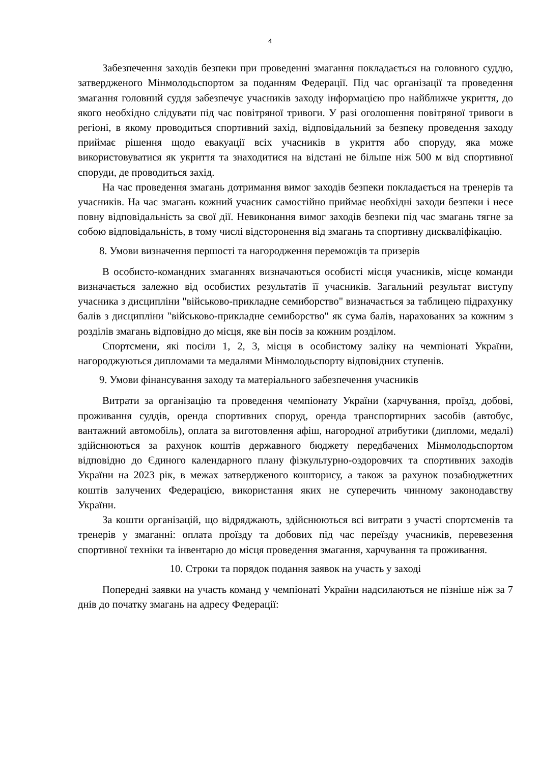4
Забезпечення заходів безпеки при проведенні змагання покладається на головного суддю, затвердженого Мінмолодьспортом за поданням Федерації. Під час організації та проведення змагання головний суддя забезпечує учасників заходу інформацією про найближче укриття, до якого необхідно слідувати під час повітряної тривоги. У разі оголошення повітряної тривоги в регіоні, в якому проводиться спортивний захід, відповідальний за безпеку проведення заходу приймає рішення щодо евакуації всіх учасників в укриття або споруду, яка може використовуватися як укриття та знаходитися на відстані не більше ніж 500 м від спортивної споруди, де проводиться захід.
На час проведення змагань дотримання вимог заходів безпеки покладається на тренерів та учасників. На час змагань кожний учасник самостійно приймає необхідні заходи безпеки і несе повну відповідальність за свої дії. Невиконання вимог заходів безпеки під час змагань тягне за собою відповідальність, в тому числі відсторонення від змагань та спортивну дискваліфікацію.
8. Умови визначення першості та нагородження переможців та призерів
В особисто-командних змаганнях визначаються особисті місця учасників, місце команди визначається залежно від особистих результатів її учасників. Загальний результат виступу учасника з дисципліни "військово-прикладне семиборство" визначається за таблицею підрахунку балів з дисципліни "військово-прикладне семиборство" як сума балів, нарахованих за кожним з розділів змагань відповідно до місця, яке він посів за кожним розділом.
Спортсмени, які посіли 1, 2, 3, місця в особистому заліку на чемпіонаті України, нагороджуються дипломами та медалями Мінмолодьспорту відповідних ступенів.
9. Умови фінансування заходу та матеріального забезпечення учасників
Витрати за організацію та проведення чемпіонату України (харчування, проїзд, добові, проживання суддів, оренда спортивних споруд, оренда транспортирних засобів (автобус, вантажний автомобіль), оплата за виготовлення афіш, нагородної атрибутики (дипломи, медалі) здійснюються за рахунок коштів державного бюджету передбачених Мінмолодьспортом відповідно до Єдиного календарного плану фізкультурно-оздоровчих та спортивних заходів України на 2023 рік, в межах затвердженого кошторису, а також за рахунок позабюджетних коштів залучених Федерацією, використання яких не суперечить чинному законодавству України.
За кошти організацій, що відряджають, здійснюються всі витрати з участі спортсменів та тренерів у змаганні: оплата проїзду та добових під час переїзду учасників, перевезення спортивної техніки та інвентарю до місця проведення змагання, харчування та проживання.
10. Строки та порядок подання заявок на участь у заході
Попередні заявки на участь команд у чемпіонаті України надсилаються не пізніше ніж за 7 днів до початку змагань на адресу Федерації: